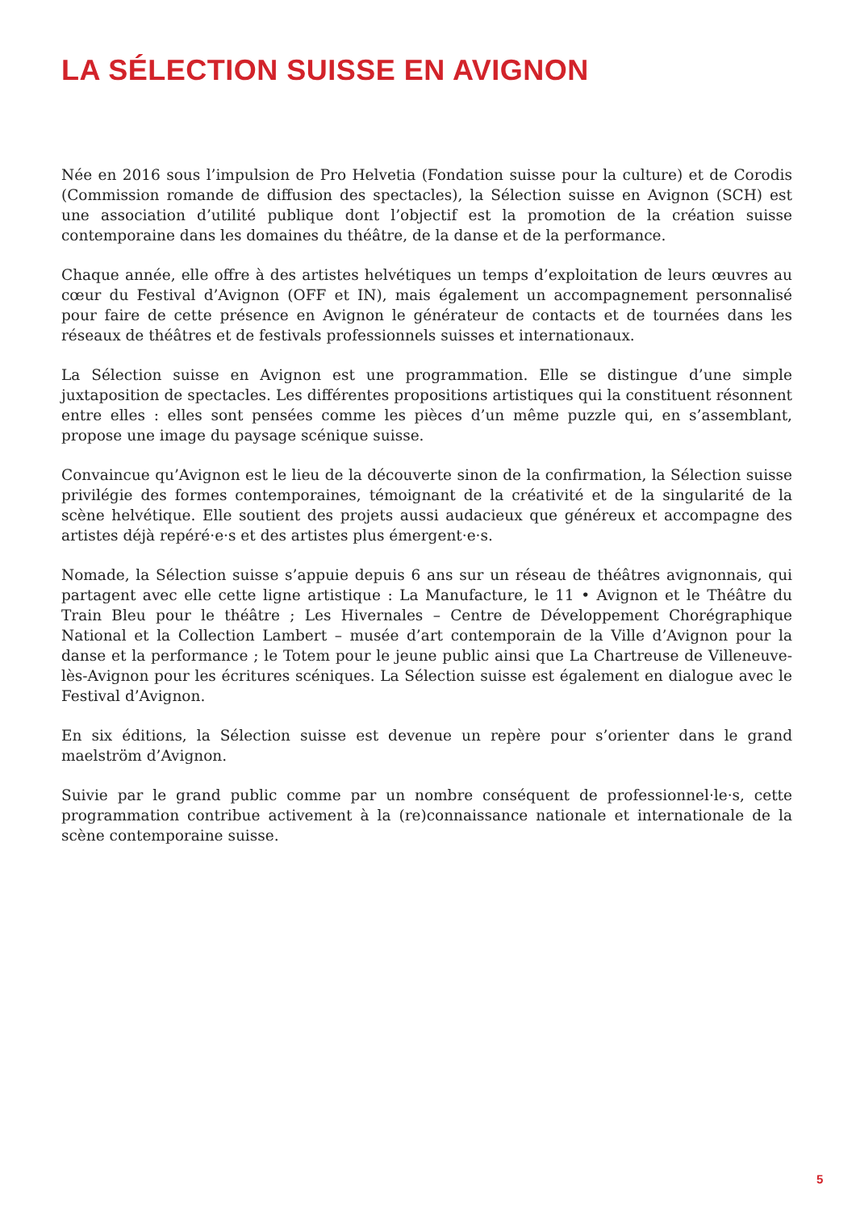LA SÉLECTION SUISSE EN AVIGNON
Née en 2016 sous l’impulsion de Pro Helvetia (Fondation suisse pour la culture) et de Corodis (Commission romande de diffusion des spectacles), la Sélection suisse en Avignon (SCH) est une association d’utilité publique dont l’objectif est la promotion de la création suisse contemporaine dans les domaines du théâtre, de la danse et de la performance.
Chaque année, elle offre à des artistes helvétiques un temps d’exploitation de leurs œuvres au cœur du Festival d’Avignon (OFF et IN), mais également un accompagnement personnalisé pour faire de cette présence en Avignon le générateur de contacts et de tournées dans les réseaux de théâtres et de festivals professionnels suisses et internationaux.
La Sélection suisse en Avignon est une programmation. Elle se distingue d’une simple juxtaposition de spectacles. Les différentes propositions artistiques qui la constituent résonnent entre elles : elles sont pensées comme les pièces d’un même puzzle qui, en s’assemblant, propose une image du paysage scénique suisse.
Convaincue qu’Avignon est le lieu de la découverte sinon de la confirmation, la Sélection suisse privilégie des formes contemporaines, témoignant de la créativité et de la singularité de la scène helvétique. Elle soutient des projets aussi audacieux que généreux et accompagne des artistes déjà repéré·e·s et des artistes plus émergent·e·s.
Nomade, la Sélection suisse s’appuie depuis 6 ans sur un réseau de théâtres avignonnais, qui partagent avec elle cette ligne artistique : La Manufacture, le 11 • Avignon et le Théâtre du Train Bleu pour le théâtre ; Les Hivernales – Centre de Développement Chorégraphique National et la Collection Lambert – musée d’art contemporain de la Ville d’Avignon pour la danse et la performance ; le Totem pour le jeune public ainsi que La Chartreuse de Villeneuve-lès-Avignon pour les écritures scéniques. La Sélection suisse est également en dialogue avec le Festival d’Avignon.
En six éditions, la Sélection suisse est devenue un repère pour s’orienter dans le grand maelström d’Avignon.
Suivie par le grand public comme par un nombre conséquent de professionnel·le·s, cette programmation contribue activement à la (re)connaissance nationale et internationale de la scène contemporaine suisse.
5